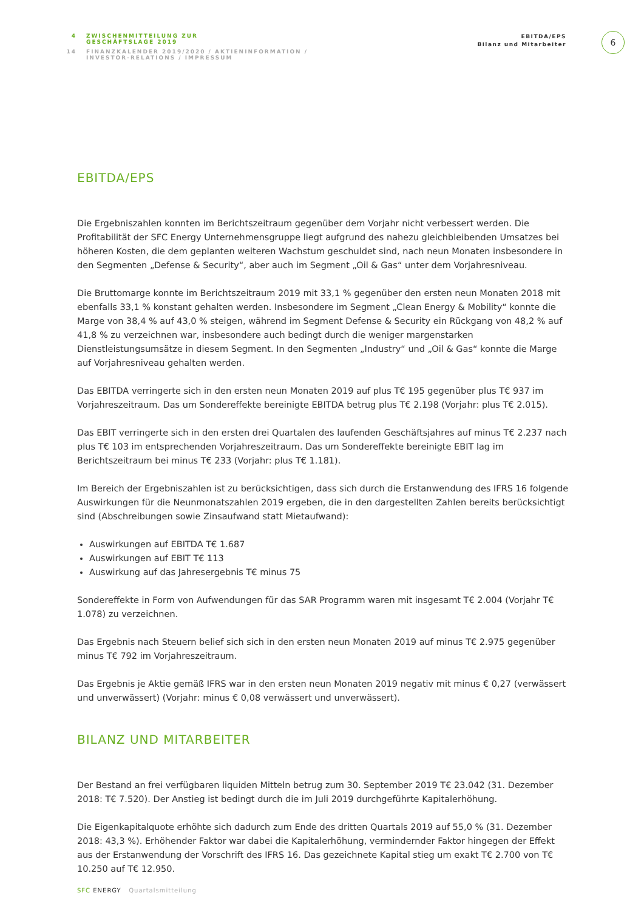4 ZWISCHENMITTEILUNG ZUR
GESCHÄFTSLAGE 2019
14 FINANZKALENDER 2019/2020 / AKTIENINFORMATION /
INVESTOR-RELATIONS / IMPRESSUM
EBITDA/EPS
Bilanz und Mitarbeiter
6
EBITDA/EPS
Die Ergebniszahlen konnten im Berichtszeitraum gegenüber dem Vorjahr nicht verbessert werden. Die Profitabilität der SFC Energy Unternehmensgruppe liegt aufgrund des nahezu gleichbleibenden Umsatzes bei höheren Kosten, die dem geplanten weiteren Wachstum geschuldet sind, nach neun Monaten insbesondere in den Segmenten „Defense & Security“, aber auch im Segment „Oil & Gas“ unter dem Vorjahresniveau.
Die Bruttomarge konnte im Berichtszeitraum 2019 mit 33,1 % gegenüber den ersten neun Monaten 2018 mit ebenfalls 33,1 % konstant gehalten werden. Insbesondere im Segment „Clean Energy & Mobility“ konnte die Marge von 38,4 % auf 43,0 % steigen, während im Segment Defense & Security ein Rückgang von 48,2 % auf 41,8 % zu verzeichnen war, insbesondere auch bedingt durch die weniger margenstarken Dienstleistungsumsätze in diesem Segment. In den Segmenten „Industry“ und „Oil & Gas“ konnte die Marge auf Vorjahresniveau gehalten werden.
Das EBITDA verringerte sich in den ersten neun Monaten 2019 auf plus T€ 195 gegenüber plus T€ 937 im Vorjahreszeitraum. Das um Sondereffekte bereinigte EBITDA betrug plus T€ 2.198 (Vorjahr: plus T€ 2.015).
Das EBIT verringerte sich in den ersten drei Quartalen des laufenden Geschäftsjahres auf minus T€ 2.237 nach plus T€ 103 im entsprechenden Vorjahreszeitraum. Das um Sondereffekte bereinigte EBIT lag im Berichtszeitraum bei minus T€ 233 (Vorjahr: plus T€ 1.181).
Im Bereich der Ergebniszahlen ist zu berücksichtigen, dass sich durch die Erstanwendung des IFRS 16 folgende Auswirkungen für die Neunmonatszahlen 2019 ergeben, die in den dargestellten Zahlen bereits berücksichtigt sind (Abschreibungen sowie Zinsaufwand statt Mietaufwand):
Auswirkungen auf EBITDA T€ 1.687
Auswirkungen auf EBIT T€ 113
Auswirkung auf das Jahresergebnis T€ minus 75
Sondereffekte in Form von Aufwendungen für das SAR Programm waren mit insgesamt T€ 2.004 (Vorjahr T€ 1.078) zu verzeichnen.
Das Ergebnis nach Steuern belief sich sich in den ersten neun Monaten 2019 auf minus T€ 2.975 gegenüber minus T€ 792 im Vorjahreszeitraum.
Das Ergebnis je Aktie gemäß IFRS war in den ersten neun Monaten 2019 negativ mit minus € 0,27 (verwässert und unverwässert) (Vorjahr: minus € 0,08 verwässert und unverwässert).
BILANZ UND MITARBEITER
Der Bestand an frei verfügbaren liquiden Mitteln betrug zum 30. September 2019 T€ 23.042 (31. Dezember 2018: T€ 7.520). Der Anstieg ist bedingt durch die im Juli 2019 durchgeführte Kapitalerhöhung.
Die Eigenkapitalquote erhöhte sich dadurch zum Ende des dritten Quartals 2019 auf 55,0 % (31. Dezember 2018: 43,3 %). Erhöhender Faktor war dabei die Kapitalerhöhung, vermindernder Faktor hingegen der Effekt aus der Erstanwendung der Vorschrift des IFRS 16. Das gezeichnete Kapital stieg um exakt T€ 2.700 von T€ 10.250 auf T€ 12.950.
SFC ENERGY Quartalsmitteilung